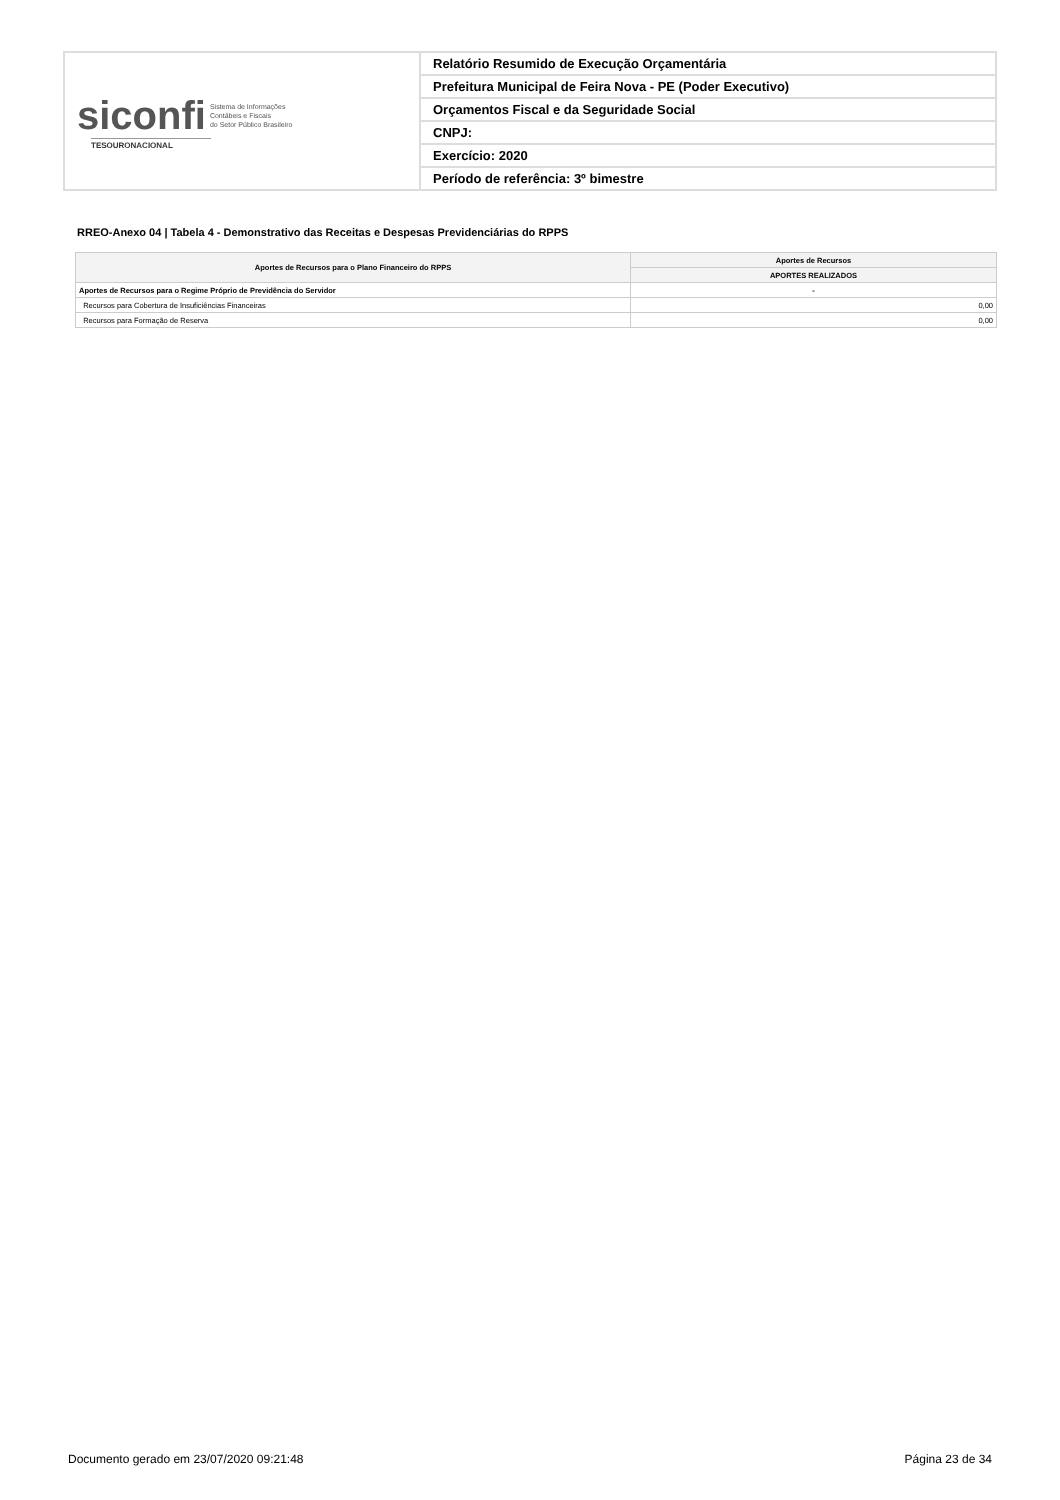| siconfi Sistema de Informações Contábeis e Fiscais do Setor Público Brasileiro TESOURONACIONAL | Relatório Resumido de Execução Orçamentária |
| | Prefeitura Municipal de Feira Nova - PE (Poder Executivo) |
| | Orçamentos Fiscal e da Seguridade Social |
| | CNPJ: |
| | Exercício: 2020 |
| | Período de referência: 3º bimestre |
RREO-Anexo 04 | Tabela 4 - Demonstrativo das Receitas e Despesas Previdenciárias do RPPS
| Aportes de Recursos para o Plano Financeiro do RPPS | Aportes de Recursos |
| --- | --- |
| | APORTES REALIZADOS |
| Aportes de Recursos para o Regime Próprio de Previdência do Servidor | - |
| Recursos para Cobertura de Insuficiências Financeiras | 0,00 |
| Recursos para Formação de Reserva | 0,00 |
Documento gerado em 23/07/2020 09:21:48 Página 23 de 34